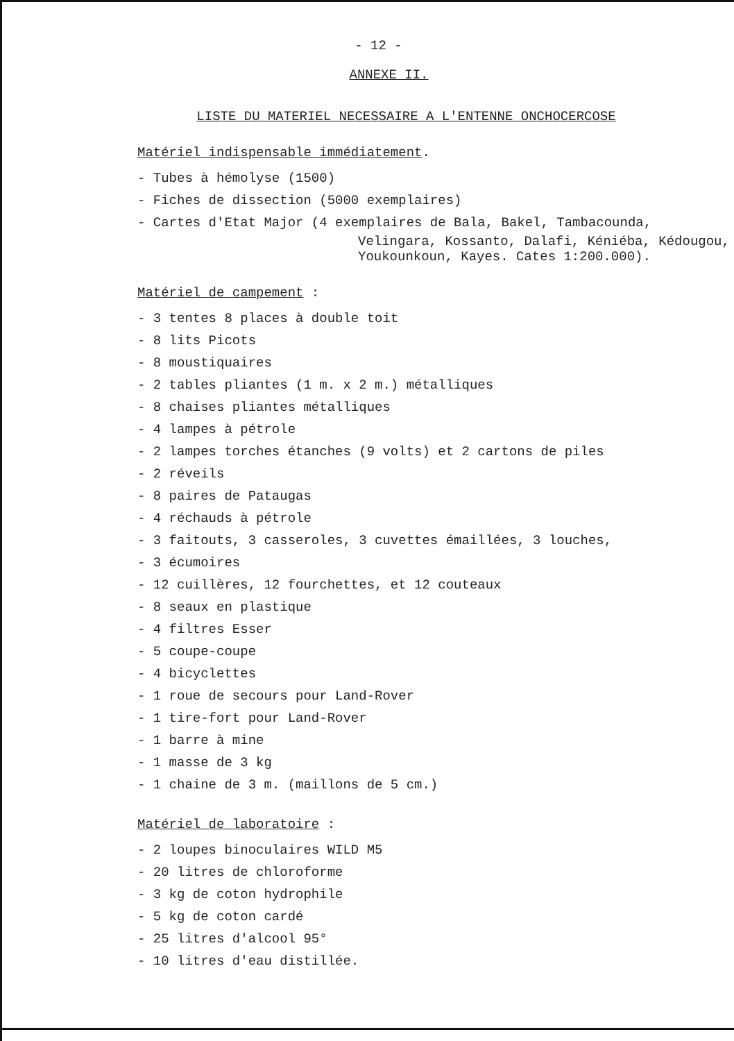- 12 -
ANNEXE II.
LISTE DU MATERIEL NECESSAIRE A L'ENTENNE ONCHOCERCOSE
Matériel indispensable immédiatement.
- Tubes à hémolyse (1500)
- Fiches de dissection (5000 exemplaires)
- Cartes d'Etat Major (4 exemplaires de Bala, Bakel, Tambacounda,
Velingara, Kossanto, Dalafi, Kéniéba, Kédougou, Youkounkoun, Kayes. Cates 1:200.000).
Matériel de campement :
- 3 tentes 8 places à double toit
- 8 lits Picots
- 8 moustiquaires
- 2 tables pliantes (1 m. x 2 m.) métalliques
- 8 chaises pliantes métalliques
- 4 lampes à pétrole
- 2 lampes torches étanches (9 volts) et 2 cartons de piles
- 2 réveils
- 8 paires de Pataugas
- 4 réchauds à pétrole
- 3 faitouts, 3 casseroles, 3 cuvettes émaillées, 3 louches,
- 3 écumoires
- 12 cuillères, 12 fourchettes, et 12 couteaux
- 8 seaux en plastique
- 4 filtres Esser
- 5 coupe-coupe
- 4 bicyclettes
- 1 roue de secours pour Land-Rover
- 1 tire-fort pour Land-Rover
- 1 barre à mine
- 1 masse de 3 kg
- 1 chaine de 3 m. (maillons de 5 cm.)
Matériel de laboratoire :
- 2 loupes binoculaires WILD M5
- 20 litres de chloroforme
- 3 kg de coton hydrophile
- 5 kg de coton cardé
- 25 litres d'alcool 95°
- 10 litres d'eau distillée.